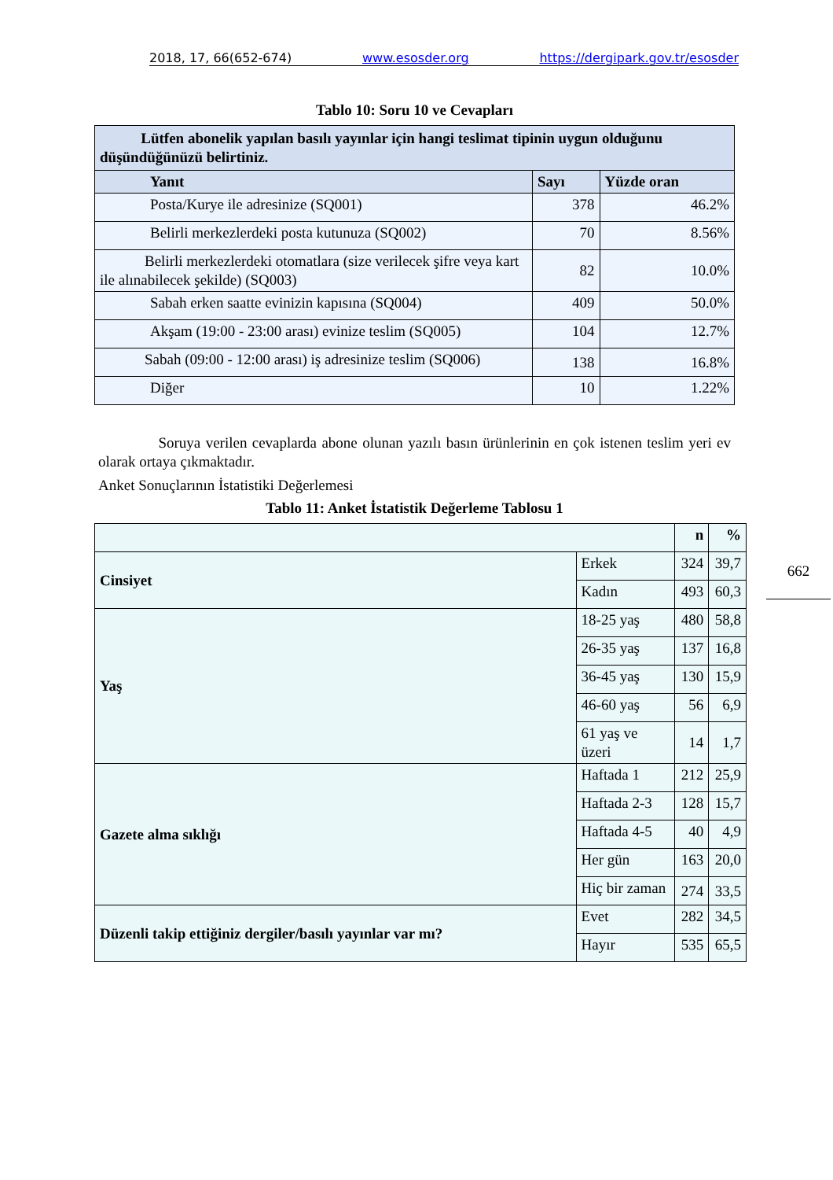2018, 17, 66(652-674) www.esosder.org https://dergipark.gov.tr/esosder
662
Tablo 10: Soru 10 ve Cevapları
| Lütfen abonelik yapılan basılı yayınlar için hangi teslimat tipinin uygun olduğunu düşündüğünüzü belirtiniz. | | |
| --- | --- | --- |
| Yanıt | Sayı | Yüzde oran |
| Posta/Kurye ile adresinize (SQ001) | 378 | 46.2% |
| Belirli merkezlerdeki posta kutunuza (SQ002) | 70 | 8.56% |
| Belirli merkezlerdeki otomatlara (size verilecek şifre veya kart ile alınabilecek şekilde) (SQ003) | 82 | 10.0% |
| Sabah erken saatte evinizin kapısına (SQ004) | 409 | 50.0% |
| Akşam (19:00 - 23:00 arası) evinize teslim (SQ005) | 104 | 12.7% |
| Sabah (09:00 - 12:00 arası) iş adresinize teslim (SQ006) | 138 | 16.8% |
| Diğer | 10 | 1.22% |
Soruya verilen cevaplarda abone olunan yazılı basın ürünlerinin en çok istenen teslim yeri ev olarak ortaya çıkmaktadır.
Anket Sonuçlarının İstatistiki Değerlemesi
Tablo 11: Anket İstatistik Değerleme Tablosu 1
| | | n | % |
| Cinsiyet | Erkek | 324 | 39,7 |
| | Kadın | 493 | 60,3 |
| Yaş | 18-25 yaş | 480 | 58,8 |
| | 26-35 yaş | 137 | 16,8 |
| | 36-45 yaş | 130 | 15,9 |
| | 46-60 yaş | 56 | 6,9 |
| | 61 yaş ve üzeri | 14 | 1,7 |
| Gazete alma sıklığı | Haftada 1 | 212 | 25,9 |
| | Haftada 2-3 | 128 | 15,7 |
| | Haftada 4-5 | 40 | 4,9 |
| | Her gün | 163 | 20,0 |
| | Hiç bir zaman | 274 | 33,5 |
| Düzenli takip ettiğiniz dergiler/basılı yayınlar var mı? | Evet | 282 | 34,5 |
| | Hayır | 535 | 65,5 |